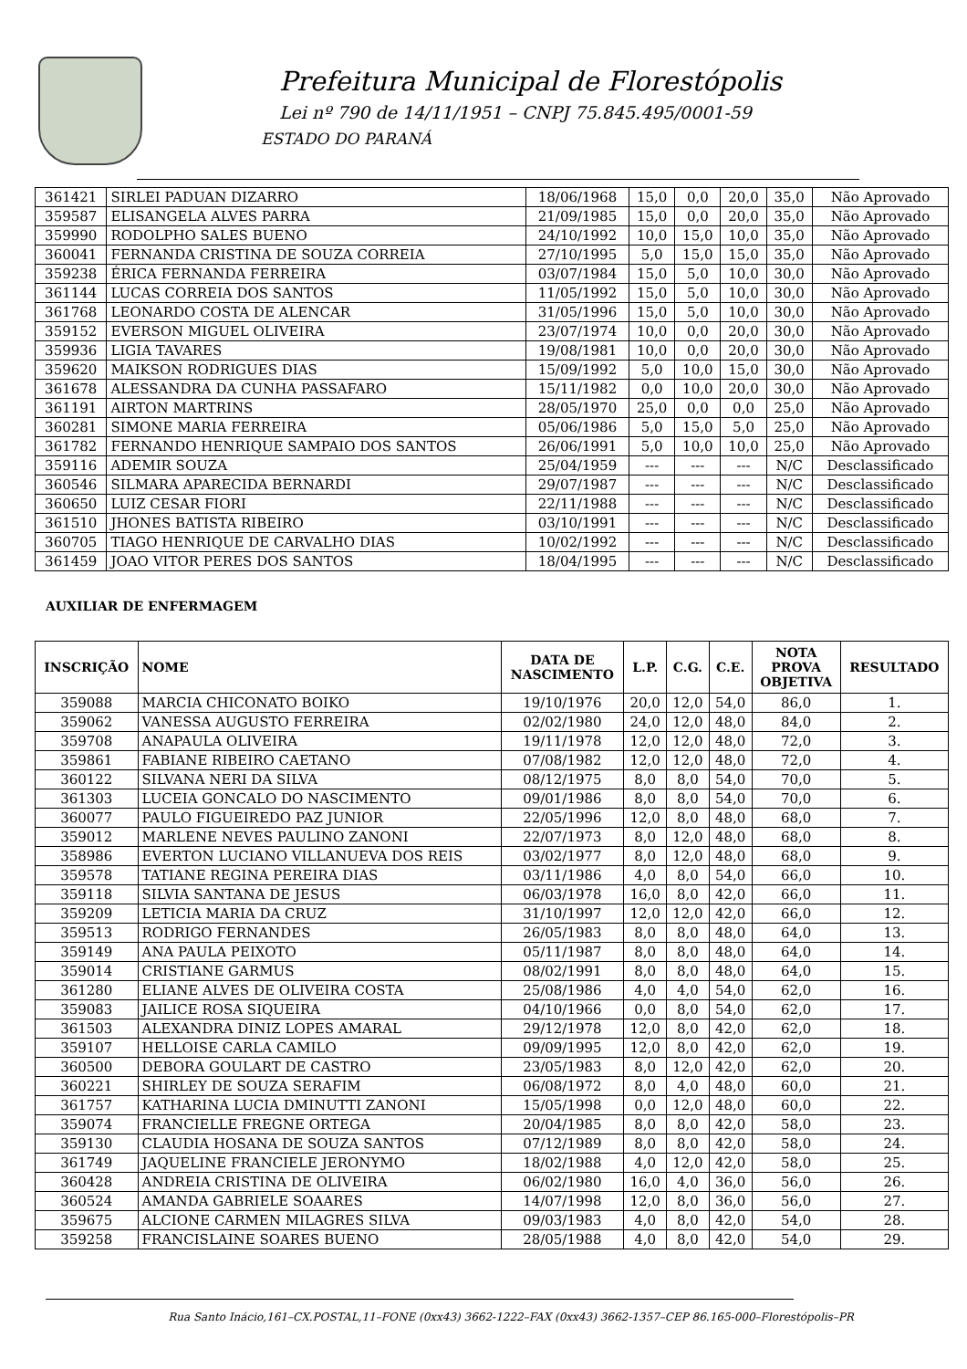Prefeitura Municipal de Florestópolis
Lei nº 790 de 14/11/1951 – CNPJ 75.845.495/0001-59
ESTADO DO PARANÁ
| 361421 | SIRLEI PADUAN DIZARRO | 18/06/1968 | 15,0 | 0,0 | 20,0 | 35,0 | Não Aprovado |
| 359587 | ELISANGELA ALVES PARRA | 21/09/1985 | 15,0 | 0,0 | 20,0 | 35,0 | Não Aprovado |
| 359990 | RODOLPHO SALES BUENO | 24/10/1992 | 10,0 | 15,0 | 10,0 | 35,0 | Não Aprovado |
| 360041 | FERNANDA CRISTINA DE SOUZA CORREIA | 27/10/1995 | 5,0 | 15,0 | 15,0 | 35,0 | Não Aprovado |
| 359238 | ÉRICA FERNANDA FERREIRA | 03/07/1984 | 15,0 | 5,0 | 10,0 | 30,0 | Não Aprovado |
| 361144 | LUCAS CORREIA DOS SANTOS | 11/05/1992 | 15,0 | 5,0 | 10,0 | 30,0 | Não Aprovado |
| 361768 | LEONARDO COSTA DE ALENCAR | 31/05/1996 | 15,0 | 5,0 | 10,0 | 30,0 | Não Aprovado |
| 359152 | EVERSON MIGUEL OLIVEIRA | 23/07/1974 | 10,0 | 0,0 | 20,0 | 30,0 | Não Aprovado |
| 359936 | LIGIA TAVARES | 19/08/1981 | 10,0 | 0,0 | 20,0 | 30,0 | Não Aprovado |
| 359620 | MAIKSON RODRIGUES DIAS | 15/09/1992 | 5,0 | 10,0 | 15,0 | 30,0 | Não Aprovado |
| 361678 | ALESSANDRA DA CUNHA PASSAFARO | 15/11/1982 | 0,0 | 10,0 | 20,0 | 30,0 | Não Aprovado |
| 361191 | AIRTON MARTRINS | 28/05/1970 | 25,0 | 0,0 | 0,0 | 25,0 | Não Aprovado |
| 360281 | SIMONE MARIA FERREIRA | 05/06/1986 | 5,0 | 15,0 | 5,0 | 25,0 | Não Aprovado |
| 361782 | FERNANDO HENRIQUE SAMPAIO DOS SANTOS | 26/06/1991 | 5,0 | 10,0 | 10,0 | 25,0 | Não Aprovado |
| 359116 | ADEMIR SOUZA | 25/04/1959 | --- | --- | --- | N/C | Desclassificado |
| 360546 | SILMARA APARECIDA BERNARDI | 29/07/1987 | --- | --- | --- | N/C | Desclassificado |
| 360650 | LUIZ CESAR FIORI | 22/11/1988 | --- | --- | --- | N/C | Desclassificado |
| 361510 | JHONES BATISTA RIBEIRO | 03/10/1991 | --- | --- | --- | N/C | Desclassificado |
| 360705 | TIAGO HENRIQUE DE CARVALHO DIAS | 10/02/1992 | --- | --- | --- | N/C | Desclassificado |
| 361459 | JOAO VITOR PERES DOS SANTOS | 18/04/1995 | --- | --- | --- | N/C | Desclassificado |
AUXILIAR DE ENFERMAGEM
| INSCRIÇÃO | NOME | DATA DE NASCIMENTO | L.P. | C.G. | C.E. | NOTA PROVA OBJETIVA | RESULTADO |
| --- | --- | --- | --- | --- | --- | --- | --- |
| 359088 | MARCIA CHICONATO BOIKO | 19/10/1976 | 20,0 | 12,0 | 54,0 | 86,0 | 1. |
| 359062 | VANESSA AUGUSTO FERREIRA | 02/02/1980 | 24,0 | 12,0 | 48,0 | 84,0 | 2. |
| 359708 | ANAPAULA OLIVEIRA | 19/11/1978 | 12,0 | 12,0 | 48,0 | 72,0 | 3. |
| 359861 | FABIANE RIBEIRO CAETANO | 07/08/1982 | 12,0 | 12,0 | 48,0 | 72,0 | 4. |
| 360122 | SILVANA NERI DA SILVA | 08/12/1975 | 8,0 | 8,0 | 54,0 | 70,0 | 5. |
| 361303 | LUCEIA GONCALO DO NASCIMENTO | 09/01/1986 | 8,0 | 8,0 | 54,0 | 70,0 | 6. |
| 360077 | PAULO FIGUEIREDO PAZ JUNIOR | 22/05/1996 | 12,0 | 8,0 | 48,0 | 68,0 | 7. |
| 359012 | MARLENE NEVES PAULINO ZANONI | 22/07/1973 | 8,0 | 12,0 | 48,0 | 68,0 | 8. |
| 358986 | EVERTON LUCIANO VILLANUEVA DOS REIS | 03/02/1977 | 8,0 | 12,0 | 48,0 | 68,0 | 9. |
| 359578 | TATIANE REGINA PEREIRA DIAS | 03/11/1986 | 4,0 | 8,0 | 54,0 | 66,0 | 10. |
| 359118 | SILVIA SANTANA DE JESUS | 06/03/1978 | 16,0 | 8,0 | 42,0 | 66,0 | 11. |
| 359209 | LETICIA MARIA DA CRUZ | 31/10/1997 | 12,0 | 12,0 | 42,0 | 66,0 | 12. |
| 359513 | RODRIGO FERNANDES | 26/05/1983 | 8,0 | 8,0 | 48,0 | 64,0 | 13. |
| 359149 | ANA PAULA PEIXOTO | 05/11/1987 | 8,0 | 8,0 | 48,0 | 64,0 | 14. |
| 359014 | CRISTIANE GARMUS | 08/02/1991 | 8,0 | 8,0 | 48,0 | 64,0 | 15. |
| 361280 | ELIANE ALVES DE OLIVEIRA COSTA | 25/08/1986 | 4,0 | 4,0 | 54,0 | 62,0 | 16. |
| 359083 | JAILICE ROSA SIQUEIRA | 04/10/1966 | 0,0 | 8,0 | 54,0 | 62,0 | 17. |
| 361503 | ALEXANDRA DINIZ LOPES AMARAL | 29/12/1978 | 12,0 | 8,0 | 42,0 | 62,0 | 18. |
| 359107 | HELLOISE CARLA CAMILO | 09/09/1995 | 12,0 | 8,0 | 42,0 | 62,0 | 19. |
| 360500 | DEBORA GOULART DE CASTRO | 23/05/1983 | 8,0 | 12,0 | 42,0 | 62,0 | 20. |
| 360221 | SHIRLEY DE SOUZA SERAFIM | 06/08/1972 | 8,0 | 4,0 | 48,0 | 60,0 | 21. |
| 361757 | KATHARINA LUCIA DMINUTTI ZANONI | 15/05/1998 | 0,0 | 12,0 | 48,0 | 60,0 | 22. |
| 359074 | FRANCIELLE FREGNE ORTEGA | 20/04/1985 | 8,0 | 8,0 | 42,0 | 58,0 | 23. |
| 359130 | CLAUDIA HOSANA DE SOUZA SANTOS | 07/12/1989 | 8,0 | 8,0 | 42,0 | 58,0 | 24. |
| 361749 | JAQUELINE FRANCIELE JERONYMO | 18/02/1988 | 4,0 | 12,0 | 42,0 | 58,0 | 25. |
| 360428 | ANDREIA CRISTINA DE OLIVEIRA | 06/02/1980 | 16,0 | 4,0 | 36,0 | 56,0 | 26. |
| 360524 | AMANDA GABRIELE SOAARES | 14/07/1998 | 12,0 | 8,0 | 36,0 | 56,0 | 27. |
| 359675 | ALCIONE CARMEN MILAGRES SILVA | 09/03/1983 | 4,0 | 8,0 | 42,0 | 54,0 | 28. |
| 359258 | FRANCISLAINE SOARES BUENO | 28/05/1988 | 4,0 | 8,0 | 42,0 | 54,0 | 29. |
Rua Santo Inácio,161–CX.POSTAL,11–FONE (0xx43) 3662-1222–FAX (0xx43) 3662-1357–CEP 86.165-000–Florestópolis–PR